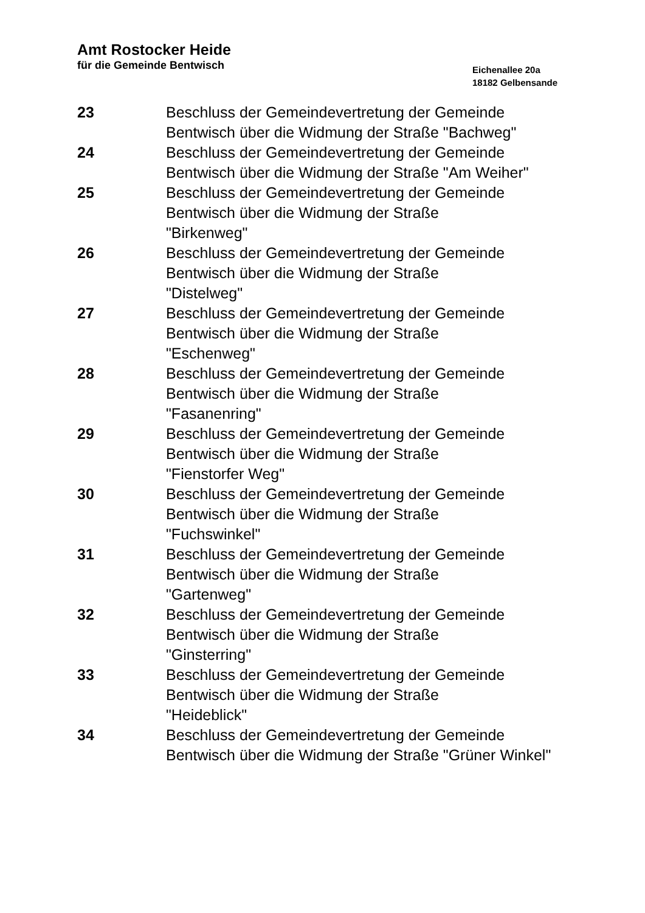Amt Rostocker Heide
für die Gemeinde Bentwisch
Eichenallee 20a
18182 Gelbensande
23 Beschluss der Gemeindevertretung der Gemeinde Bentwisch über die Widmung der Straße "Bachweg"
24 Beschluss der Gemeindevertretung der Gemeinde Bentwisch über die Widmung der Straße "Am Weiher"
25 Beschluss der Gemeindevertretung der Gemeinde Bentwisch über die Widmung der Straße
"Birkenweg"
26 Beschluss der Gemeindevertretung der Gemeinde Bentwisch über die Widmung der Straße
"Distelweg"
27 Beschluss der Gemeindevertretung der Gemeinde Bentwisch über die Widmung der Straße
"Eschenweg"
28 Beschluss der Gemeindevertretung der Gemeinde Bentwisch über die Widmung der Straße
"Fasanenring"
29 Beschluss der Gemeindevertretung der Gemeinde Bentwisch über die Widmung der Straße
"Fienstorfer Weg"
30 Beschluss der Gemeindevertretung der Gemeinde Bentwisch über die Widmung der Straße
"Fuchswinkel"
31 Beschluss der Gemeindevertretung der Gemeinde Bentwisch über die Widmung der Straße
"Gartenweg"
32 Beschluss der Gemeindevertretung der Gemeinde Bentwisch über die Widmung der Straße
"Ginsterring"
33 Beschluss der Gemeindevertretung der Gemeinde Bentwisch über die Widmung der Straße
"Heideblick"
34 Beschluss der Gemeindevertretung der Gemeinde Bentwisch über die Widmung der Straße "Grüner Winkel"